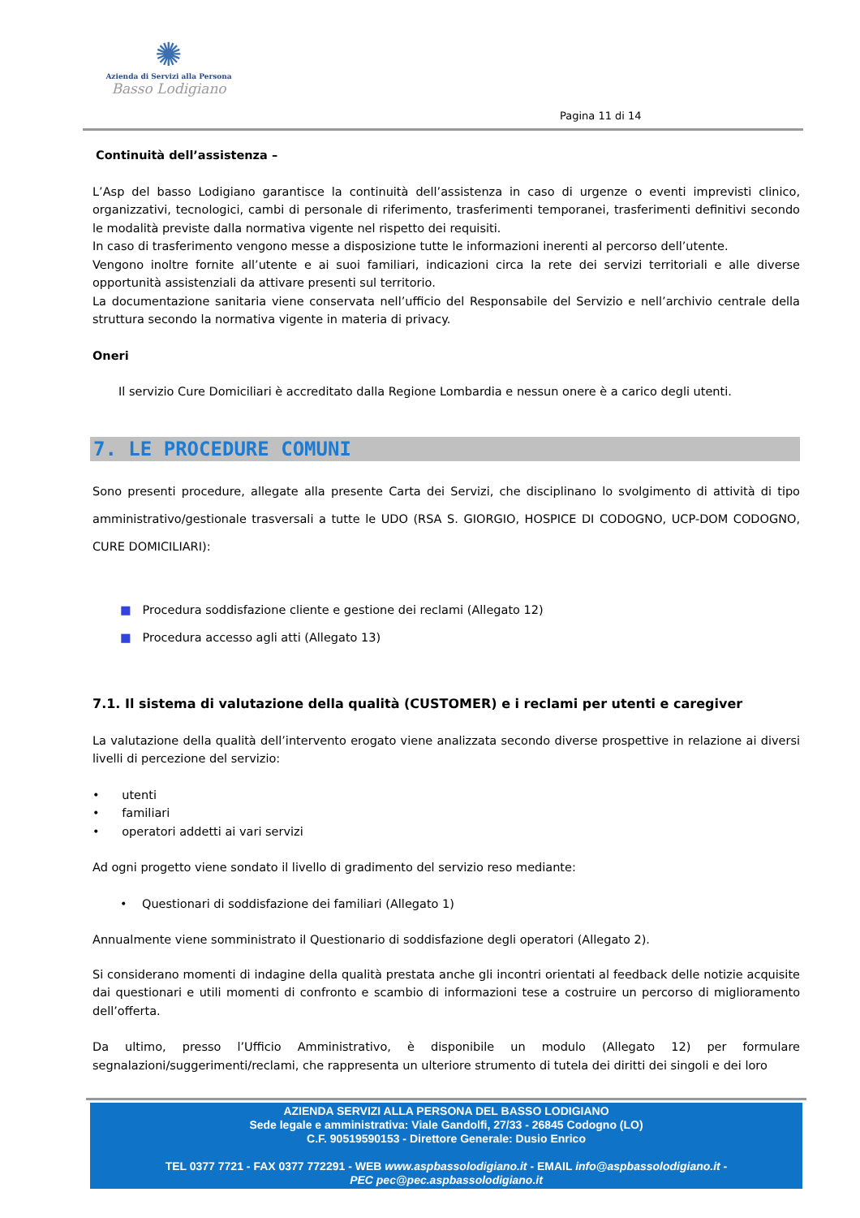✺
Azienda di Servizi alla Persona
Basso Lodigiano
Pagina 11 di 14
Continuità dell’assistenza –
L’Asp del basso Lodigiano garantisce la continuità dell’assistenza in caso di urgenze o eventi imprevisti clinico, organizzativi, tecnologici, cambi di personale di riferimento, trasferimenti temporanei, trasferimenti definitivi secondo le modalità previste dalla normativa vigente nel rispetto dei requisiti.
In caso di trasferimento vengono messe a disposizione tutte le informazioni inerenti al percorso dell’utente.
Vengono inoltre fornite all’utente e ai suoi familiari, indicazioni circa la rete dei servizi territoriali e alle diverse opportunità assistenziali da attivare presenti sul territorio.
La documentazione sanitaria viene conservata nell’ufficio del Responsabile del Servizio e nell’archivio centrale della struttura secondo la normativa vigente in materia di privacy.
Oneri
Il servizio Cure Domiciliari è accreditato dalla Regione Lombardia e nessun onere è a carico degli utenti.
7. LE PROCEDURE COMUNI
Sono presenti procedure, allegate alla presente Carta dei Servizi, che disciplinano lo svolgimento di attività di tipo amministrativo/gestionale trasversali a tutte le UDO (RSA S. GIORGIO, HOSPICE DI CODOGNO, UCP-DOM CODOGNO, CURE DOMICILIARI):
■ Procedura soddisfazione cliente e gestione dei reclami (Allegato 12)
■ Procedura accesso agli atti (Allegato 13)
7.1. Il sistema di valutazione della qualità (CUSTOMER) e i reclami per utenti e caregiver
La valutazione della qualità dell’intervento erogato viene analizzata secondo diverse prospettive in relazione ai diversi livelli di percezione del servizio:
• utenti
• familiari
• operatori addetti ai vari servizi
Ad ogni progetto viene sondato il livello di gradimento del servizio reso mediante:
• Questionari di soddisfazione dei familiari (Allegato 1)
Annualmente viene somministrato il Questionario di soddisfazione degli operatori (Allegato 2).
Si considerano momenti di indagine della qualità prestata anche gli incontri orientati al feedback delle notizie acquisite dai questionari e utili momenti di confronto e scambio di informazioni tese a costruire un percorso di miglioramento dell’offerta.
Da ultimo, presso l’Ufficio Amministrativo, è disponibile un modulo (Allegato 12) per formulare segnalazioni/suggerimenti/reclami, che rappresenta un ulteriore strumento di tutela dei diritti dei singoli e dei loro
AZIENDA SERVIZI ALLA PERSONA DEL BASSO LODIGIANO
Sede legale e amministrativa: Viale Gandolfi, 27/33 - 26845 Codogno (LO)
C.F. 90519590153 - Direttore Generale: Dusio Enrico
TEL 0377 7721 - FAX 0377 772291 - WEB www.aspbassolodigiano.it - EMAIL info@aspbassolodigiano.it -
PEC pec@pec.aspbassolodigiano.it